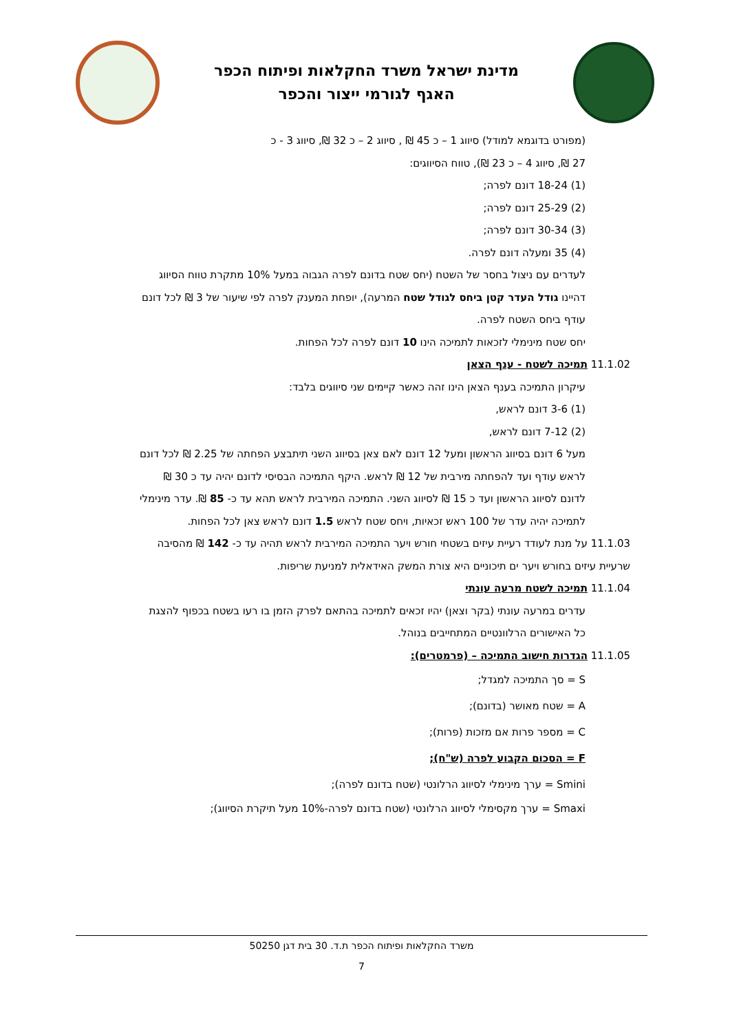מדינת ישראל משרד החקלאות ופיתוח הכפר
האגף לגורמי ייצור והכפר
(מפורט בדוגמא למודל) סיווג 1 – כ 45 ₪ , סיווג 2 – כ 32 ₪, סיווג 3 - כ
27 ₪, סיווג 4 – כ 23 ₪), טווח הסיווגים:
(1) 18-24 דונם לפרה;
(2) 25-29 דונם לפרה;
(3) 30-34 דונם לפרה;
(4) 35 ומעלה דונם לפרה.
לעדרים עם ניצול בחסר של השטח (יחס שטח בדונם לפרה הגבוה במעל 10% מתקרת טווח הסיווג דהיינו גודל העדר קטן ביחס לגודל שטח המרעה), יופחת המענק לפרה לפי שיעור של 3 ₪ לכל דונם עודף ביחס השטח לפרה.
יחס שטח מינימלי לזכאות לתמיכה הינו 10 דונם לפרה לכל הפחות.
11.1.02 תמיכה לשטח - ענף הצאן
עיקרון התמיכה בענף הצאן הינו זהה כאשר קיימים שני סיווגים בלבד:
(1) 3-6 דונם לראש,
(2) 7-12 דונם לראש,
מעל 6 דונם בסיווג הראשון ומעל 12 דונם לאם צאן בסיווג השני תיתבצע הפחתה של 2.25 ₪ לכל דונם לראש עודף ועד להפחתה מירבית של 12 ₪ לראש. היקף התמיכה הבסיסי לדונם יהיה עד כ 30 ₪ לדונם לסיווג הראשון ועד כ 15 ₪ לסיווג השני. התמיכה המירבית לראש תהא עד כ- 85 ₪. עדר מינימלי לתמיכה יהיה עדר של 100 ראש זכאיות, ויחס שטח לראש 1.5 דונם לראש צאן לכל הפחות.
11.1.03 על מנת לעודד רעיית עיזים בשטחי חורש ויער התמיכה המירבית לראש תהיה עד כ- 142 ₪ מהסיבה שרעיית עיזים בחורש ויער ים תיכוניים היא צורת המשק האידאלית למניעת שריפות.
11.1.04 תמיכה לשטח מרעה עונתי
עדרים במרעה עונתי (בקר וצאן) יהיו זכאים לתמיכה בהתאם לפרק הזמן בו רעו בשטח בכפוף להצגת כל האישורים הרלוונטיים המתחייבים בנוהל.
11.1.05 הגדרות חישוב התמיכה – (פרמטרים):
S = סך התמיכה למגדל;
A = שטח מאושר (בדונם);
C = מספר פרות אם מזכות (פרות);
F = הסכום הקבוע לפרה (ש"ח);
Smini = ערך מינימלי לסיווג הרלונטי (שטח בדונם לפרה);
Smaxi = ערך מקסימלי לסיווג הרלונטי (שטח בדונם לפרה-10% מעל תיקרת הסיווג);
משרד החקלאות ופיתוח הכפר ת.ד. 30 בית דגן 50250
7